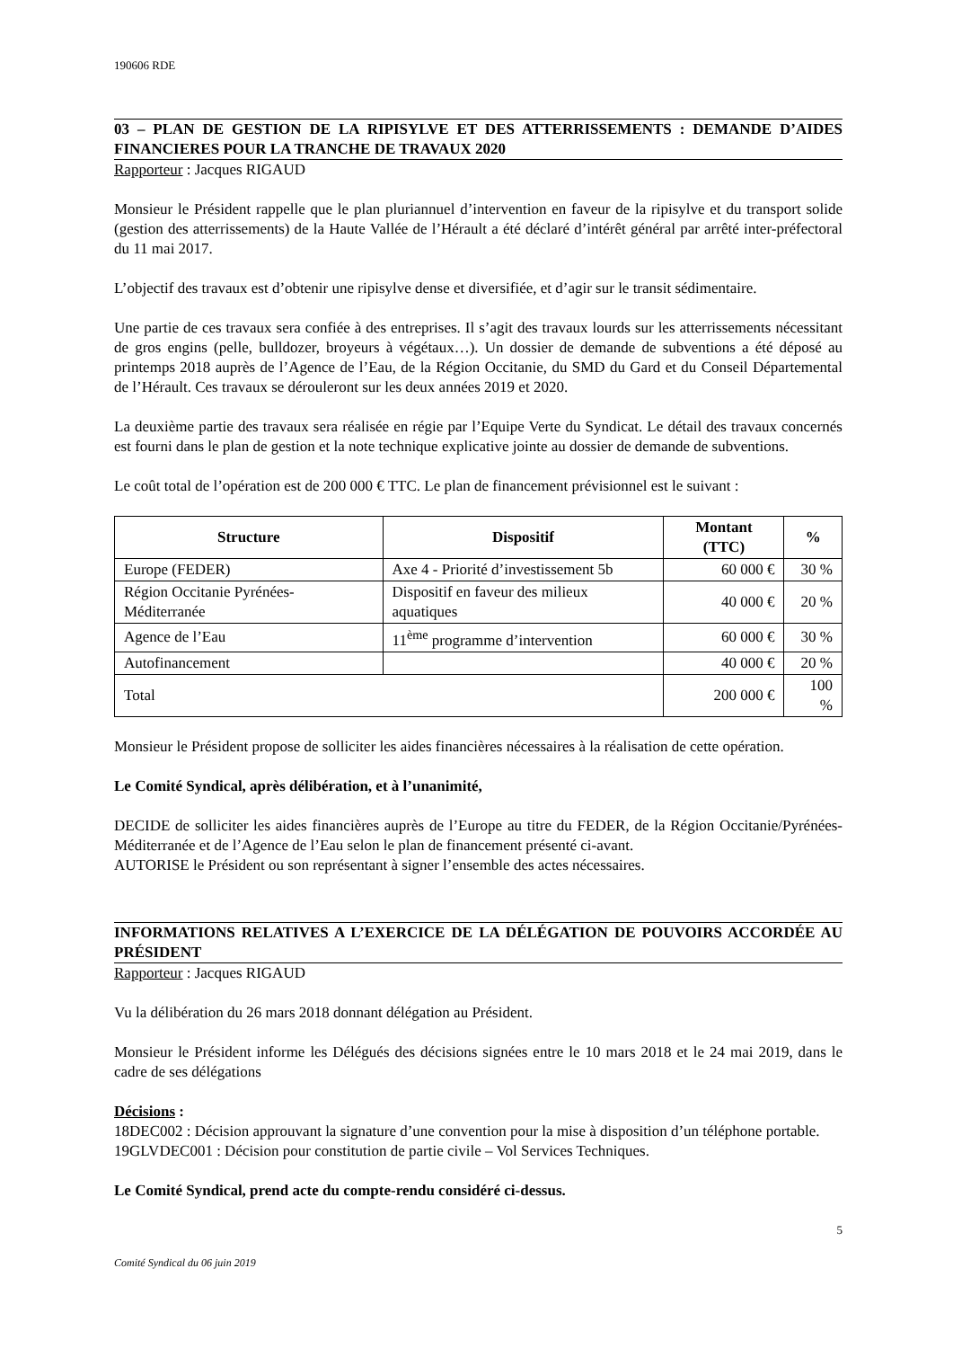190606 RDE
03 – PLAN DE GESTION DE LA RIPISYLVE ET DES ATTERRISSEMENTS : DEMANDE D’AIDES FINANCIERES POUR LA TRANCHE DE TRAVAUX 2020
Rapporteur : Jacques RIGAUD
Monsieur le Président rappelle que le plan pluriannuel d’intervention en faveur de la ripisylve et du transport solide (gestion des atterrissements) de la Haute Vallée de l’Hérault a été déclaré d’intérêt général par arrêté inter-préfectoral du 11 mai 2017.
L’objectif des travaux est d’obtenir une ripisylve dense et diversifiée, et d’agir sur le transit sédimentaire.
Une partie de ces travaux sera confiée à des entreprises. Il s’agit des travaux lourds sur les atterrissements nécessitant de gros engins (pelle, bulldozer, broyeurs à végétaux…). Un dossier de demande de subventions a été déposé au printemps 2018 auprès de l’Agence de l’Eau, de la Région Occitanie, du SMD du Gard et du Conseil Départemental de l’Hérault. Ces travaux se dérouleront sur les deux années 2019 et 2020.
La deuxième partie des travaux sera réalisée en régie par l’Equipe Verte du Syndicat. Le détail des travaux concernés est fourni dans le plan de gestion et la note technique explicative jointe au dossier de demande de subventions.
Le coût total de l’opération est de 200 000 € TTC. Le plan de financement prévisionnel est le suivant :
| Structure | Dispositif | Montant (TTC) | % |
| --- | --- | --- | --- |
| Europe (FEDER) | Axe 4 - Priorité d’investissement 5b | 60 000 € | 30 % |
| Région Occitanie Pyrénées-Méditerranée | Dispositif en faveur des milieux aquatiques | 40 000 € | 20 % |
| Agence de l’Eau | 11<sup>ème</sup> programme d’intervention | 60 000 € | 30 % |
| Autofinancement | | 40 000 € | 20 % |
| Total | | 200 000 € | 100 % |
Monsieur le Président propose de solliciter les aides financières nécessaires à la réalisation de cette opération.
Le Comité Syndical, après délibération, et à l’unanimité,
DECIDE de solliciter les aides financières auprès de l’Europe au titre du FEDER, de la Région Occitanie/Pyrénées-Méditerranée et de l’Agence de l’Eau selon le plan de financement présenté ci-avant.
AUTORISE le Président ou son représentant à signer l’ensemble des actes nécessaires.
INFORMATIONS RELATIVES A L’EXERCICE DE LA DÉLÉGATION DE POUVOIRS ACCORDÉE AU PRÉSIDENT
Rapporteur : Jacques RIGAUD
Vu la délibération du 26 mars 2018 donnant délégation au Président.
Monsieur le Président informe les Délégués des décisions signées entre le 10 mars 2018 et le 24 mai 2019, dans le cadre de ses délégations
Décisions :
18DEC002 : Décision approuvant la signature d’une convention pour la mise à disposition d’un téléphone portable.
19GLVDEC001 : Décision pour constitution de partie civile – Vol Services Techniques.
Le Comité Syndical, prend acte du compte-rendu considéré ci-dessus.
5
Comité Syndical du 06 juin 2019